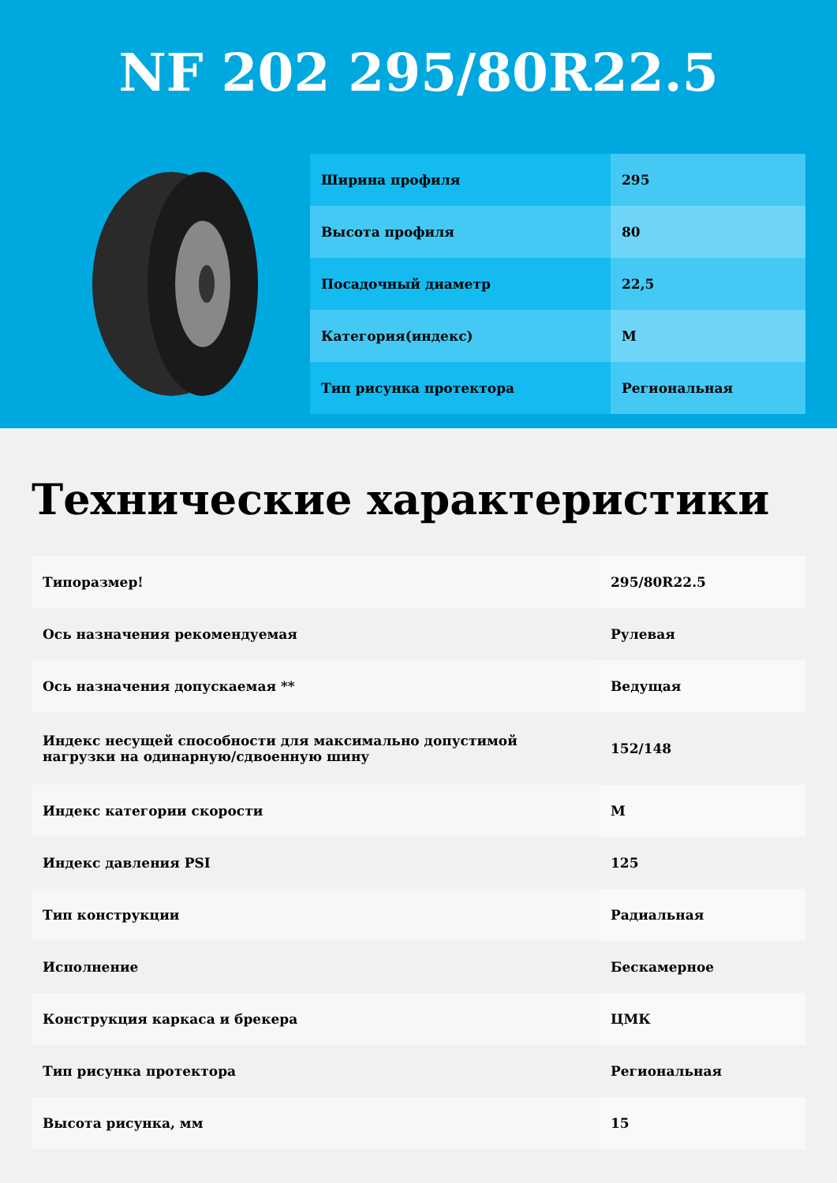NF 202 295/80R22.5
| Ширина профиля | 295 |
| Высота профиля | 80 |
| Посадочный диаметр | 22,5 |
| Категория(индекс) | M |
| Тип рисунка протектора | Региональная |
Технические характеристики
| Типоразмер! | 295/80R22.5 |
| Ось назначения рекомендуемая | Рулевая |
| Ось назначения допускаемая ** | Ведущая |
| Индекс несущей способности для максимально допустимой нагрузки на одинарную/сдвоенную шину | 152/148 |
| Индекс категории скорости | M |
| Индекс давления PSI | 125 |
| Тип конструкции | Радиальная |
| Исполнение | Бескамерное |
| Конструкция каркаса и брекера | ЦМК |
| Тип рисунка протектора | Региональная |
| Высота рисунка, мм | 15 |